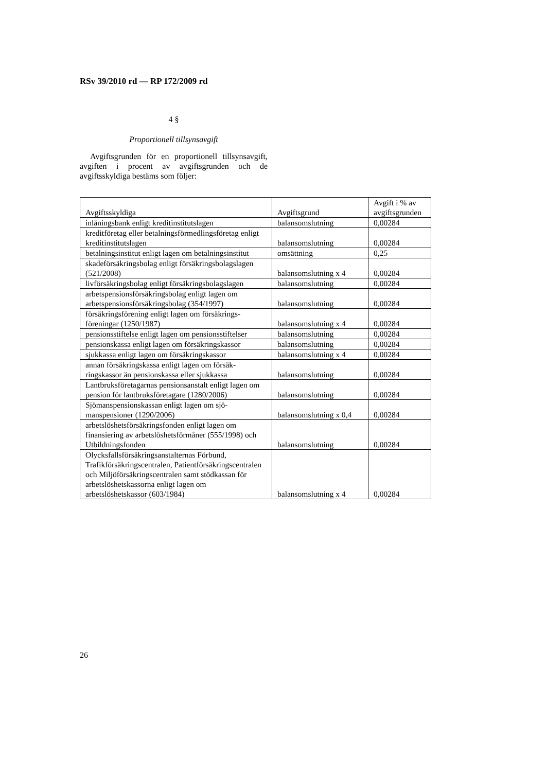RSv 39/2010 rd — RP 172/2009 rd
4 §
Proportionell tillsynsavgift
Avgiftsgrunden för en proportionell tillsyns­avgift, avgiften i procent av avgiftsgrunden och de avgiftsskyldiga bestäms som följer:
| Avgiftsskyldiga | Avgiftsgrund | Avgift i % av avgiftsgrun­den |
| --- | --- | --- |
| inlåningsbank enligt kreditinstitutslagen | balansomslutning | 0,00284 |
| kreditföretag eller betalningsförmedlingsföretag enligt kreditinstitutslagen | balansomslutning | 0,00284 |
| betalningsinstitut enligt lagen om betalningsin­stitut | omsättning | 0,25 |
| skadeförsäkringsbolag enligt försäkringsbolags­lagen (521/2008) | balansomslutning x 4 | 0,00284 |
| livförsäkringsbolag enligt försäkringsbolagsla­gen | balansomslutning | 0,00284 |
| arbetspensionsförsäkringsbolag enligt lagen om arbetspensionsförsäkringsbolag (354/1997) | balansomslutning | 0,00284 |
| försäkringsförening enligt lagen om försäkrings­föreningar (1250/1987) | balansomslutning x 4 | 0,00284 |
| pensionsstiftelse enligt lagen om pensionsstiftel­ser | balansomslutning | 0,00284 |
| pensionskassa enligt lagen om försäkringskassor | balansomslutning | 0,00284 |
| sjukkassa enligt lagen om försäkringskassor | balansomslutning x 4 | 0,00284 |
| annan försäkringskassa enligt lagen om försäk­ringskassor än pensionskassa eller sjukkassa | balansomslutning | 0,00284 |
| Lantbruksföretagarnas pensionsanstalt enligt lagen om pension för lantbruksföretagare (1280/2006) | balansomslutning | 0,00284 |
| Sjömanspensionskassan enligt lagen om sjö­manspensioner (1290/2006) | balansomslutning x 0,4 | 0,00284 |
| arbetslöshetsförsäkringsfonden enligt lagen om finansiering av arbetslöshetsförmåner (555/1998) och Utbildningsfonden | balansomslutning | 0,00284 |
| Olycksfallsförsäkringsanstalternas Förbund, Trafikförsäkringscentralen, Patientförsäkrings­centralen och Miljöförsäkringscentralen samt stödkassan för arbetslöshetskassorna enligt lagen om arbetslöshetskassor (603/1984) | balansomslutning x 4 | 0,00284 |
26